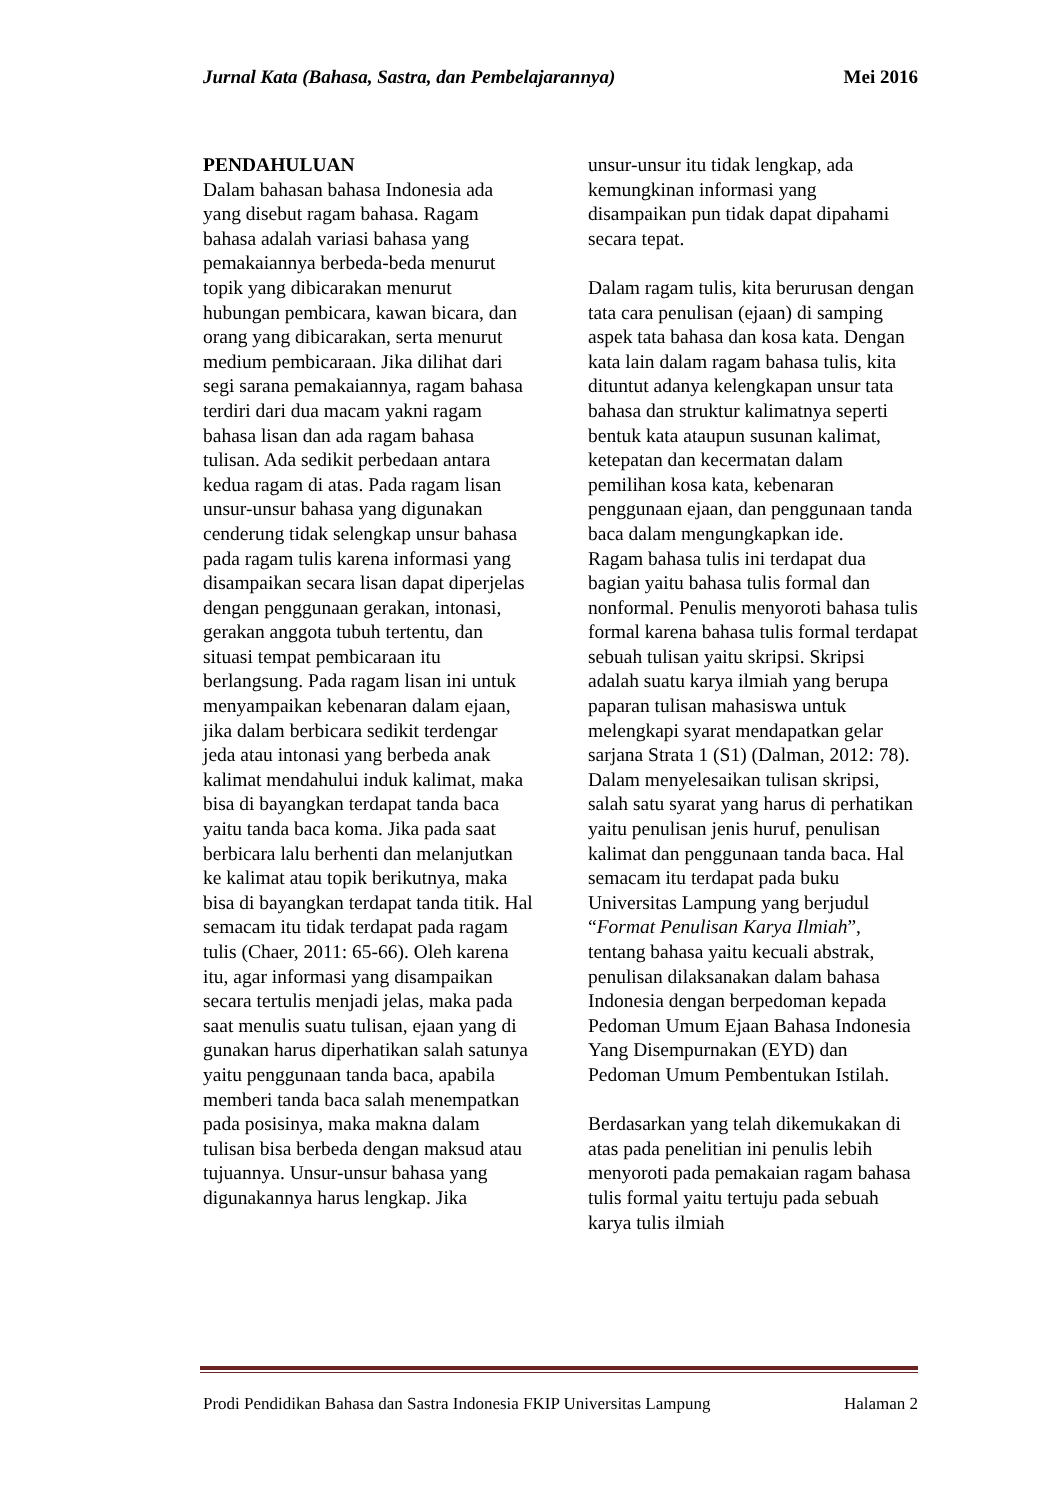Jurnal Kata (Bahasa, Sastra, dan Pembelajarannya) Mei 2016
PENDAHULUAN
Dalam bahasan bahasa Indonesia ada yang disebut ragam bahasa. Ragam bahasa adalah variasi bahasa yang pemakaiannya berbeda-beda menurut topik yang dibicarakan menurut hubungan pembicara, kawan bicara, dan orang yang dibicarakan, serta menurut medium pembicaraan. Jika dilihat dari segi sarana pemakaiannya, ragam bahasa terdiri dari dua macam yakni ragam bahasa lisan dan ada ragam bahasa tulisan. Ada sedikit perbedaan antara kedua ragam di atas. Pada ragam lisan unsur-unsur bahasa yang digunakan cenderung tidak selengkap unsur bahasa pada ragam tulis karena informasi yang disampaikan secara lisan dapat diperjelas dengan penggunaan gerakan, intonasi, gerakan anggota tubuh tertentu, dan situasi tempat pembicaraan itu berlangsung. Pada ragam lisan ini untuk menyampaikan kebenaran dalam ejaan, jika dalam berbicara sedikit terdengar jeda atau intonasi yang berbeda anak kalimat mendahului induk kalimat, maka bisa di bayangkan terdapat tanda baca yaitu tanda baca koma. Jika pada saat berbicara lalu berhenti dan melanjutkan ke kalimat atau topik berikutnya, maka bisa di bayangkan terdapat tanda titik. Hal semacam itu tidak terdapat pada ragam tulis (Chaer, 2011: 65-66). Oleh karena itu, agar informasi yang disampaikan secara tertulis menjadi jelas, maka pada saat menulis suatu tulisan, ejaan yang di gunakan harus diperhatikan salah satunya yaitu penggunaan tanda baca, apabila memberi tanda baca salah menempatkan pada posisinya, maka makna dalam tulisan bisa berbeda dengan maksud atau tujuannya. Unsur-unsur bahasa yang digunakannya harus lengkap. Jika
unsur-unsur itu tidak lengkap, ada kemungkinan informasi yang disampaikan pun tidak dapat dipahami secara tepat.
Dalam ragam tulis, kita berurusan dengan tata cara penulisan (ejaan) di samping aspek tata bahasa dan kosa kata. Dengan kata lain dalam ragam bahasa tulis, kita dituntut adanya kelengkapan unsur tata bahasa dan struktur kalimatnya seperti bentuk kata ataupun susunan kalimat, ketepatan dan kecermatan dalam pemilihan kosa kata, kebenaran penggunaan ejaan, dan penggunaan tanda baca dalam mengungkapkan ide.
Ragam bahasa tulis ini terdapat dua bagian yaitu bahasa tulis formal dan nonformal. Penulis menyoroti bahasa tulis formal karena bahasa tulis formal terdapat sebuah tulisan yaitu skripsi. Skripsi adalah suatu karya ilmiah yang berupa paparan tulisan mahasiswa untuk melengkapi syarat mendapatkan gelar sarjana Strata 1 (S1) (Dalman, 2012: 78). Dalam menyelesaikan tulisan skripsi, salah satu syarat yang harus di perhatikan yaitu penulisan jenis huruf, penulisan kalimat dan penggunaan tanda baca. Hal semacam itu terdapat pada buku Universitas Lampung yang berjudul “Format Penulisan Karya Ilmiah”, tentang bahasa yaitu kecuali abstrak, penulisan dilaksanakan dalam bahasa Indonesia dengan berpedoman kepada Pedoman Umum Ejaan Bahasa Indonesia Yang Disempurnakan (EYD) dan Pedoman Umum Pembentukan Istilah.
Berdasarkan yang telah dikemukakan di atas pada penelitian ini penulis lebih menyoroti pada pemakaian ragam bahasa tulis formal yaitu tertuju pada sebuah karya tulis ilmiah
Prodi Pendidikan Bahasa dan Sastra Indonesia FKIP Universitas Lampung Halaman 2